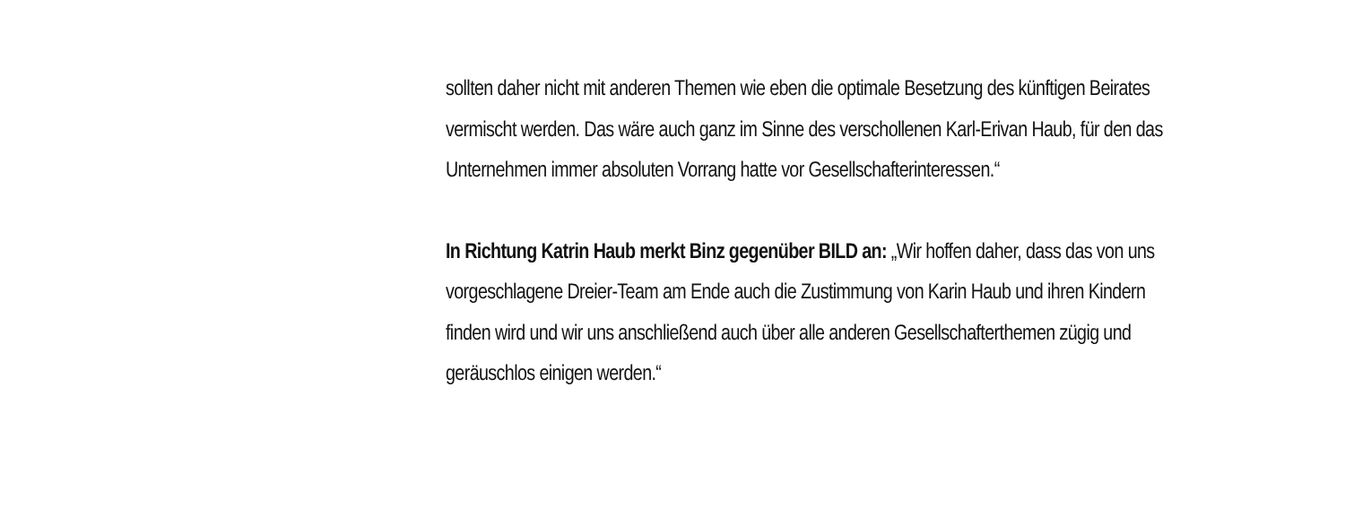sollten daher nicht mit anderen Themen wie eben die optimale Besetzung des künftigen Beirates vermischt werden. Das wäre auch ganz im Sinne des verschollenen Karl-Erivan Haub, für den das Unternehmen immer absoluten Vorrang hatte vor Gesellschafterinteressen.“
In Richtung Katrin Haub merkt Binz gegenüber BILD an: „Wir hoffen daher, dass das von uns vorgeschlagene Dreier-Team am Ende auch die Zustimmung von Karin Haub und ihren Kindern finden wird und wir uns anschließend auch über alle anderen Gesellschafterthemen zügig und geräuschlos einigen werden.“